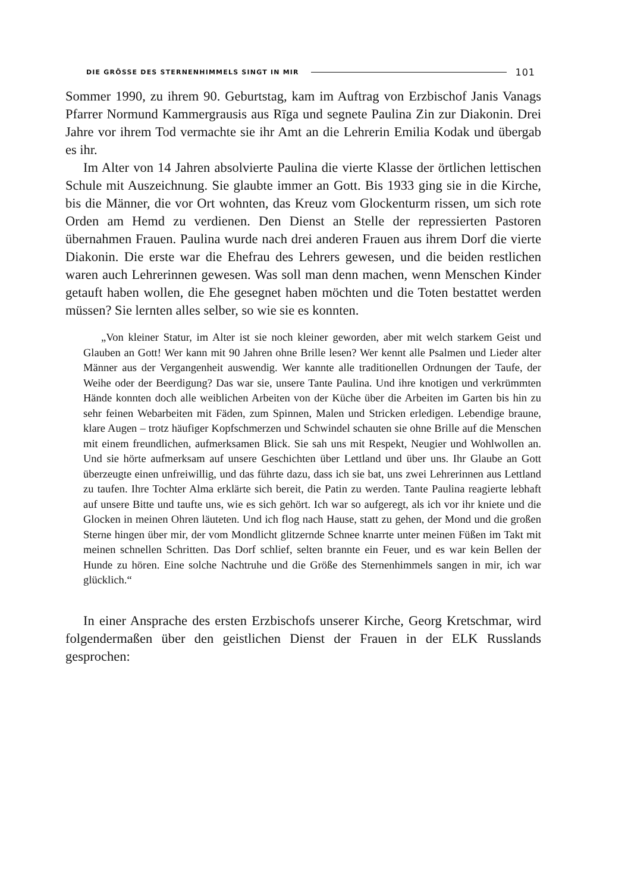DIE GRÖSSE DES STERNENHIMMELS SINGT IN MIR 101
Sommer 1990, zu ihrem 90. Geburtstag, kam im Auftrag von Erzbischof Janis Vanags Pfarrer Normund Kammergrausis aus Rīga und segnete Paulina Zin zur Diakonin. Drei Jahre vor ihrem Tod vermachte sie ihr Amt an die Lehrerin Emilia Kodak und übergab es ihr.
Im Alter von 14 Jahren absolvierte Paulina die vierte Klasse der örtlichen lettischen Schule mit Auszeichnung. Sie glaubte immer an Gott. Bis 1933 ging sie in die Kirche, bis die Männer, die vor Ort wohnten, das Kreuz vom Glockenturm rissen, um sich rote Orden am Hemd zu verdienen. Den Dienst an Stelle der repressierten Pastoren übernahmen Frauen. Paulina wurde nach drei anderen Frauen aus ihrem Dorf die vierte Diakonin. Die erste war die Ehefrau des Lehrers gewesen, und die beiden restlichen waren auch Lehrerinnen gewesen. Was soll man denn machen, wenn Menschen Kinder getauft haben wollen, die Ehe gesegnet haben möchten und die Toten bestattet werden müssen? Sie lernten alles selber, so wie sie es konnten.
„Von kleiner Statur, im Alter ist sie noch kleiner geworden, aber mit welch starkem Geist und Glauben an Gott! Wer kann mit 90 Jahren ohne Brille lesen? Wer kennt alle Psalmen und Lieder alter Männer aus der Vergangenheit auswendig. Wer kannte alle traditionellen Ordnungen der Taufe, der Weihe oder der Beerdigung? Das war sie, unsere Tante Paulina. Und ihre knotigen und verkrümmten Hände konnten doch alle weiblichen Arbeiten von der Küche über die Arbeiten im Garten bis hin zu sehr feinen Webarbeiten mit Fäden, zum Spinnen, Malen und Stricken erledigen. Lebendige braune, klare Augen – trotz häufiger Kopfschmerzen und Schwindel schauten sie ohne Brille auf die Menschen mit einem freundlichen, aufmerksamen Blick. Sie sah uns mit Respekt, Neugier und Wohlwollen an. Und sie hörte aufmerksam auf unsere Geschichten über Lettland und über uns. Ihr Glaube an Gott überzeugte einen unfreiwillig, und das führte dazu, dass ich sie bat, uns zwei Lehrerinnen aus Lettland zu taufen. Ihre Tochter Alma erklärte sich bereit, die Patin zu werden. Tante Paulina reagierte lebhaft auf unsere Bitte und taufte uns, wie es sich gehört. Ich war so aufgeregt, als ich vor ihr kniete und die Glocken in meinen Ohren läuteten. Und ich flog nach Hause, statt zu gehen, der Mond und die großen Sterne hingen über mir, der vom Mondlicht glitzernde Schnee knarrte unter meinen Füßen im Takt mit meinen schnellen Schritten. Das Dorf schlief, selten brannte ein Feuer, und es war kein Bellen der Hunde zu hören. Eine solche Nachtruhe und die Größe des Sternenhimmels sangen in mir, ich war glücklich.“
In einer Ansprache des ersten Erzbischofs unserer Kirche, Georg Kretschmar, wird folgendermaßen über den geistlichen Dienst der Frauen in der ELK Russlands gesprochen: